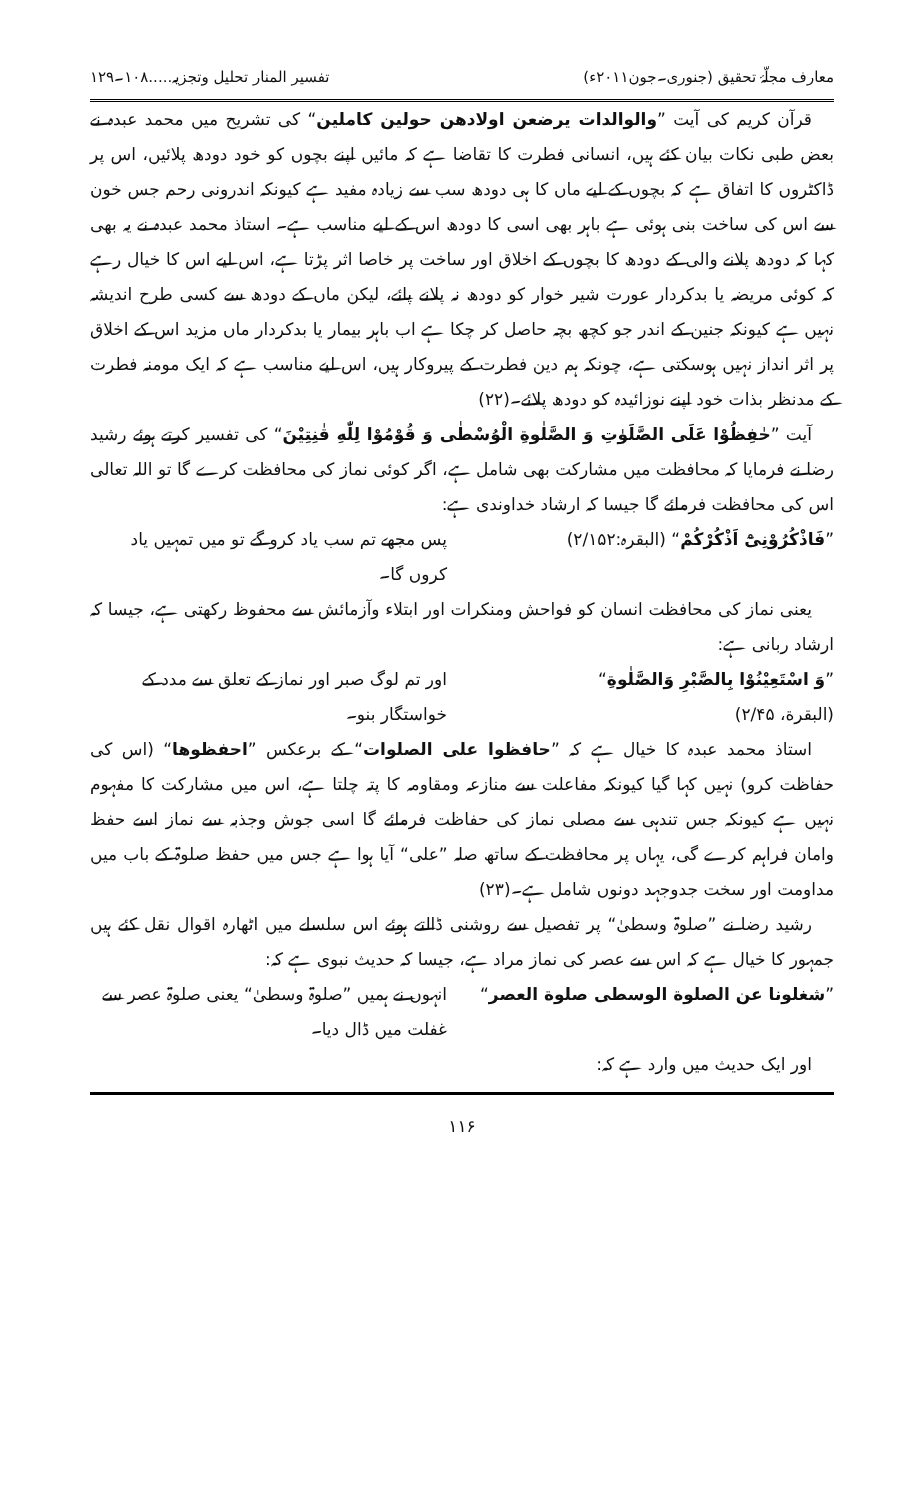معارف مجلّۂ تحقیق (جنوری۔جون۲۰۱۱ء) تفسیر المنار تحلیل وتجزیہ.....۱۰۸۔۱۲۹
قرآن کریم کی آیت ”والوالدات یرضعن اولادھن حولین کاملین“ کی تشریح میں محمد عبدہ نے بعض طبی نکات بیان کئے ہیں، انسانی فطرت کا تقاضا ہے کہ مائیں اپنے بچوں کو خود دودھ پلائیں، اس پر ڈاکٹروں کا اتفاق ہے کہ بچوں کے لیے ماں کا ہی دودھ سب سے زیادہ مفید ہے کیونکہ اندرونی رحم جس خون سے اس کی ساخت بنی ہوئی ہے باہر بھی اسی کا دودھ اس کے لیے مناسب ہے۔ استاذ محمد عبدہ نے یہ بھی کہا کہ دودھ پلانے والی کے دودھ کا بچوں کے اخلاق اور ساخت پر خاصا اثر پڑتا ہے، اس لیے اس کا خیال رہے کہ کوئی مریضہ یا بدکردار عورت شیر خوار کو دودھ نہ پلانے پائے، لیکن ماں کے دودھ سے کسی طرح اندیشہ نہیں ہے کیونکہ جنین کے اندر جو کچھ بچہ حاصل کر چکا ہے اب باہر بیمار یا بدکردار ماں مزید اس کے اخلاق پر اثر انداز نہیں ہوسکتی ہے، چونکہ ہم دین فطرت کے پیروکار ہیں، اس لیے مناسب ہے کہ ایک مومنہ فطرت کے مدنظر بذات خود اپنے نوزائیدہ کو دودھ پلائے۔(۲۲)
آیت ”حٰفِظُوْا عَلَى الصَّلَوٰتِ وَ الصَّلٰوةِ الْوُسْطٰى وَ قُوْمُوْا لِلّٰهِ قٰنِتِیْنَ“ کی تفسیر کرتے ہوئے رشید رضا نے فرمایا کہ محافظت میں مشارکت بھی شامل ہے، اگر کوئی نماز کی محافظت کرے گا تو اللہ تعالی اس کی محافظت فرمائے گا جیسا کہ ارشاد خداوندی ہے:
”فَاذْكُرُوْنِیْٓ اَذْكُرْكُمْ“ (البقرہ:۲/۱۵۲)
پس مجھے تم سب یاد کرو گے تو میں تمہیں یاد کروں گا۔
یعنی نماز کی محافظت انسان کو فواحش ومنکرات اور ابتلاء وآزمائش سے محفوظ رکھتی ہے، جیسا کہ ارشاد ربانی ہے:
”وَ اسْتَعِیْنُوْا بِالصَّبْرِ وَالصَّلٰوةِ“
(البقرة، ۲/۴۵)
اور تم لوگ صبر اور نماز کے تعلق سے مدد کے خواستگار بنو۔
استاذ محمد عبدہ کا خیال ہے کہ ”حافظوا علی الصلوات“ کے برعکس ”احفظوھا“ (اس کی حفاظت کرو) نہیں کہا گیا کیونکہ مفاعلت سے منازعہ ومقاومہ کا پتہ چلتا ہے، اس میں مشارکت کا مفہوم نہیں ہے کیونکہ جس تندہی سے مصلی نماز کی حفاظت فرمائے گا اسی جوش وجذبہ سے نماز اسے حفظ وامان فراہم کرے گی، یہاں پر محافظت کے ساتھ صلہ ”علی“ آیا ہوا ہے جس میں حفظ صلوۃ کے باب میں مداومت اور سخت جدوجہد دونوں شامل ہے۔(۲۳)
رشید رضا نے ”صلوۃ وسطیٰ“ پر تفصیل سے روشنی ڈالتے ہوئے اس سلسلے میں اٹھارہ اقوال نقل کئے ہیں جمہور کا خیال ہے کہ اس سے عصر کی نماز مراد ہے، جیسا کہ حدیث نبوی ہے کہ:
”شغلونا عن الصلوة الوسطی صلوة العصر“
انہوں نے ہمیں ”صلوۃ وسطیٰ“ یعنی صلوۃ عصر سے غفلت میں ڈال دیا۔
اور ایک حدیث میں وارد ہے کہ:
۱۱۶